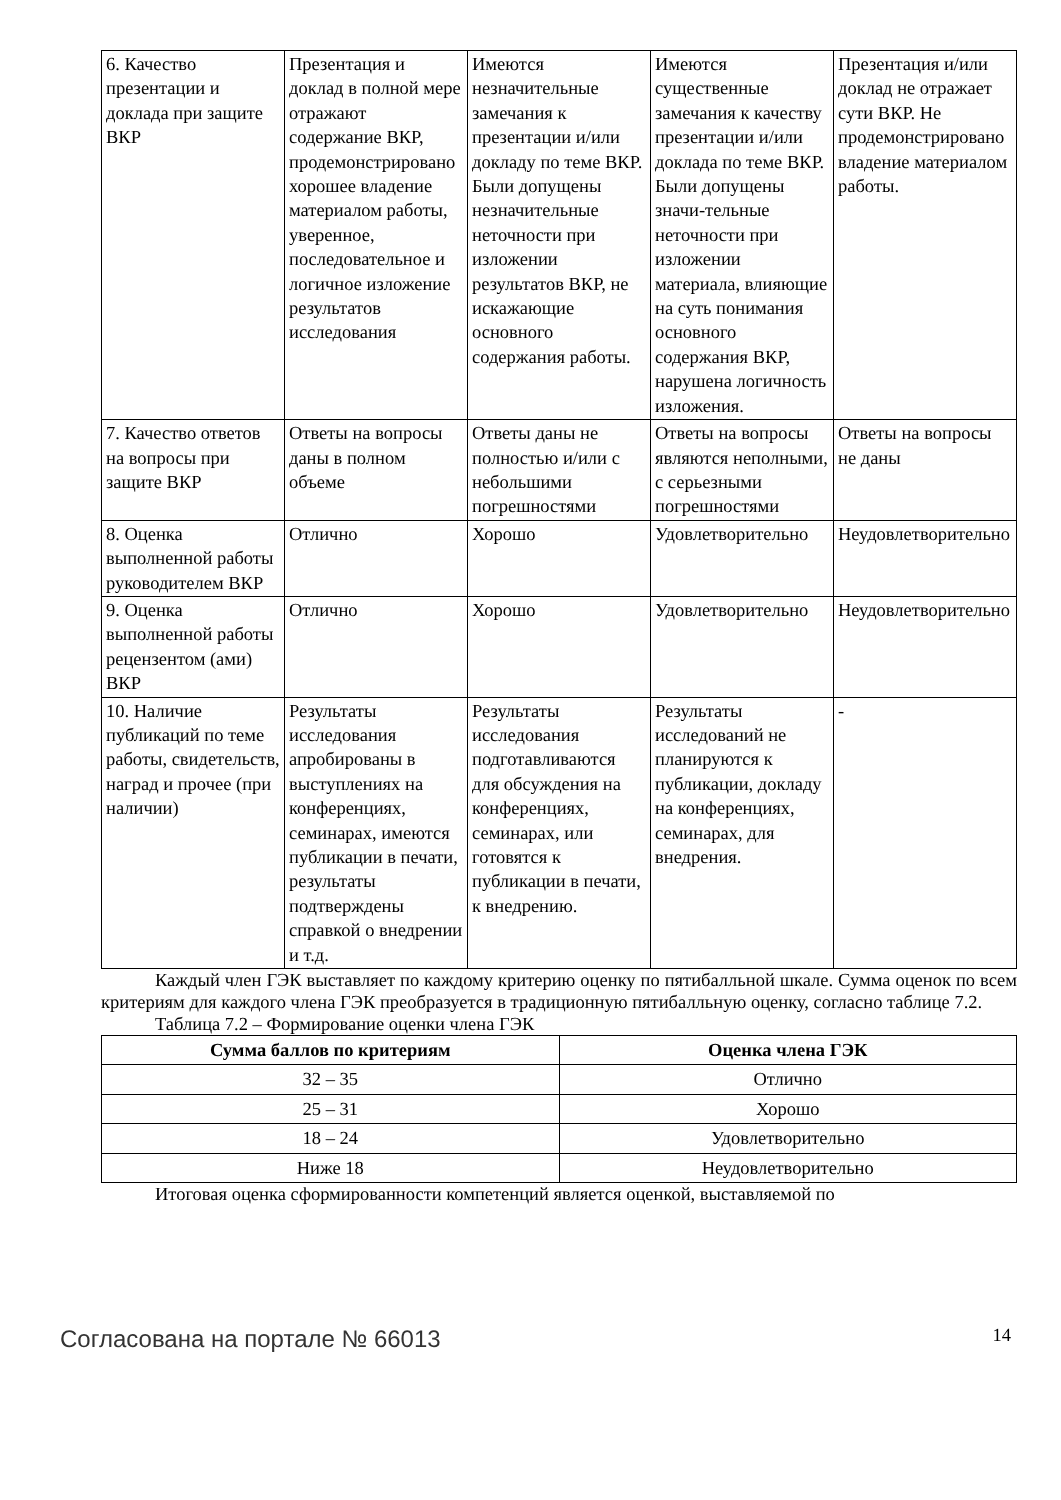| 6. Качество презентации и доклада при защите ВКР | Презентация и доклад в полной мере отражают содержание ВКР, продемонстрировано хорошее владение материалом работы, уверенное, последовательное и логичное изложение результатов исследования | Имеются незначительные замечания к презентации и/или докладу по теме ВКР. Были допущены незначительные неточности при изложении результатов ВКР, не искажающие основного содержания работы. | Имеются существенные замечания к качеству презентации и/или доклада по теме ВКР. Были допущены значи-тельные неточности при изложении материала, влияющие на суть понимания основного содержания ВКР, нарушена логичность изложения. | Презентация и/или доклад не отражает сути ВКР. Не продемонстрировано владение материалом работы. |
| 7. Качество ответов на вопросы при защите ВКР | Ответы на вопросы даны в полном объеме | Ответы даны не полностью и/или с небольшими погрешностями | Ответы на вопросы являются неполными, с серьезными погрешностями | Ответы на вопросы не даны |
| 8. Оценка выполненной работы руководителем ВКР | Отлично | Хорошо | Удовлетворительно | Неудовлетворительно |
| 9. Оценка выполненной работы рецензентом (ами) ВКР | Отлично | Хорошо | Удовлетворительно | Неудовлетворительно |
| 10. Наличие публикаций по теме работы, свидетельств, наград и прочее (при наличии) | Результаты исследования апробированы в выступлениях на конференциях, семинарах, имеются публикации в печати, результаты подтверждены справкой о внедрении и т.д. | Результаты исследования подготавливаются для обсуждения на конференциях, семинарах, или готовятся к публикации в печати, к внедрению. | Результаты исследований не планируются к публикации, докладу на конференциях, семинарах, для внедрения. | - |
Каждый член ГЭК выставляет по каждому критерию оценку по пятибалльной шкале. Сумма оценок по всем критериям для каждого члена ГЭК преобразуется в традиционную пятибалльную оценку, согласно таблице 7.2.
Таблица 7.2 – Формирование оценки члена ГЭК
| Сумма баллов по критериям | Оценка члена ГЭК |
| --- | --- |
| 32 – 35 | Отлично |
| 25 – 31 | Хорошо |
| 18 – 24 | Удовлетворительно |
| Ниже 18 | Неудовлетворительно |
Итоговая оценка сформированности компетенций является оценкой, выставляемой по
Согласована на портале № 66013 14